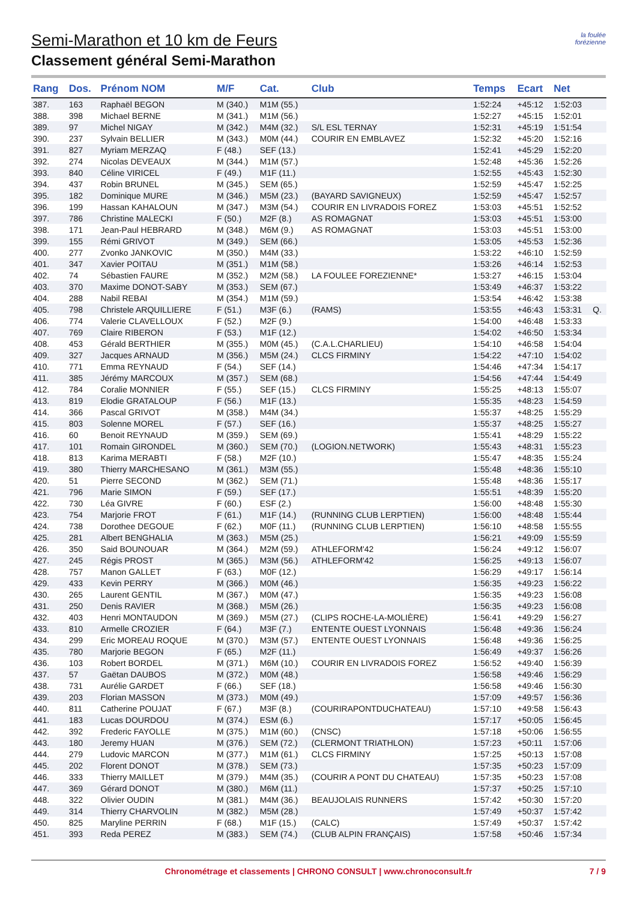la foulée forézienne
Semi-Marathon et 10 km de Feurs
Classement général Semi-Marathon
| Rang | Dos. | Prénom NOM | M/F | Cat. | Club | Temps | Ecart | Net | |
| --- | --- | --- | --- | --- | --- | --- | --- | --- | --- |
| 387. | 163 | Raphaël BEGON | M (340.) | M1M (55.) | | 1:52:24 | +45:12 | 1:52:03 | |
| 388. | 398 | Michael BERNE | M (341.) | M1M (56.) | | 1:52:27 | +45:15 | 1:52:01 | |
| 389. | 97 | Michel NIGAY | M (342.) | M4M (32.) | S/L ESL TERNAY | 1:52:31 | +45:19 | 1:51:54 | |
| 390. | 237 | Sylvain BELLIER | M (343.) | M0M (44.) | COURIR EN EMBLAVEZ | 1:52:32 | +45:20 | 1:52:16 | |
| 391. | 827 | Myriam MERZAQ | F (48.) | SEF (13.) | | 1:52:41 | +45:29 | 1:52:20 | |
| 392. | 274 | Nicolas DEVEAUX | M (344.) | M1M (57.) | | 1:52:48 | +45:36 | 1:52:26 | |
| 393. | 840 | Céline VIRICEL | F (49.) | M1F (11.) | | 1:52:55 | +45:43 | 1:52:30 | |
| 394. | 437 | Robin BRUNEL | M (345.) | SEM (65.) | | 1:52:59 | +45:47 | 1:52:25 | |
| 395. | 182 | Dominique MURE | M (346.) | M5M (23.) | (BAYARD SAVIGNEUX) | 1:52:59 | +45:47 | 1:52:57 | |
| 396. | 199 | Hassan KAHALOUN | M (347.) | M3M (54.) | COURIR EN LIVRADOIS FOREZ | 1:53:03 | +45:51 | 1:52:52 | |
| 397. | 786 | Christine MALECKI | F (50.) | M2F (8.) | AS ROMAGNAT | 1:53:03 | +45:51 | 1:53:00 | |
| 398. | 171 | Jean-Paul HEBRARD | M (348.) | M6M (9.) | AS ROMAGNAT | 1:53:03 | +45:51 | 1:53:00 | |
| 399. | 155 | Rémi GRIVOT | M (349.) | SEM (66.) | | 1:53:05 | +45:53 | 1:52:36 | |
| 400. | 277 | Zvonko JANKOVIC | M (350.) | M4M (33.) | | 1:53:22 | +46:10 | 1:52:59 | |
| 401. | 347 | Xavier POITAU | M (351.) | M1M (58.) | | 1:53:26 | +46:14 | 1:52:53 | |
| 402. | 74 | Sébastien FAURE | M (352.) | M2M (58.) | LA FOULEE FOREZIENNE* | 1:53:27 | +46:15 | 1:53:04 | |
| 403. | 370 | Maxime DONOT-SABY | M (353.) | SEM (67.) | | 1:53:49 | +46:37 | 1:53:22 | |
| 404. | 288 | Nabil REBAI | M (354.) | M1M (59.) | | 1:53:54 | +46:42 | 1:53:38 | |
| 405. | 798 | Christele ARQUILLIERE | F (51.) | M3F (6.) | (RAMS) | 1:53:55 | +46:43 | 1:53:31 | Q. |
| 406. | 774 | Valerie CLAVELLOUX | F (52.) | M2F (9.) | | 1:54:00 | +46:48 | 1:53:33 | |
| 407. | 769 | Claire RIBERON | F (53.) | M1F (12.) | | 1:54:02 | +46:50 | 1:53:34 | |
| 408. | 453 | Gérald BERTHIER | M (355.) | M0M (45.) | (C.A.L.CHARLIEU) | 1:54:10 | +46:58 | 1:54:04 | |
| 409. | 327 | Jacques ARNAUD | M (356.) | M5M (24.) | CLCS FIRMINY | 1:54:22 | +47:10 | 1:54:02 | |
| 410. | 771 | Emma REYNAUD | F (54.) | SEF (14.) | | 1:54:46 | +47:34 | 1:54:17 | |
| 411. | 385 | Jérémy MARCOUX | M (357.) | SEM (68.) | | 1:54:56 | +47:44 | 1:54:49 | |
| 412. | 784 | Coralie MONNIER | F (55.) | SEF (15.) | CLCS FIRMINY | 1:55:25 | +48:13 | 1:55:07 | |
| 413. | 819 | Elodie GRATALOUP | F (56.) | M1F (13.) | | 1:55:35 | +48:23 | 1:54:59 | |
| 414. | 366 | Pascal GRIVOT | M (358.) | M4M (34.) | | 1:55:37 | +48:25 | 1:55:29 | |
| 415. | 803 | Solenne MOREL | F (57.) | SEF (16.) | | 1:55:37 | +48:25 | 1:55:27 | |
| 416. | 60 | Benoit REYNAUD | M (359.) | SEM (69.) | | 1:55:41 | +48:29 | 1:55:22 | |
| 417. | 101 | Romain GIRONDEL | M (360.) | SEM (70.) | (LOGION.NETWORK) | 1:55:43 | +48:31 | 1:55:23 | |
| 418. | 813 | Karima MERABTI | F (58.) | M2F (10.) | | 1:55:47 | +48:35 | 1:55:24 | |
| 419. | 380 | Thierry MARCHESANO | M (361.) | M3M (55.) | | 1:55:48 | +48:36 | 1:55:10 | |
| 420. | 51 | Pierre SECOND | M (362.) | SEM (71.) | | 1:55:48 | +48:36 | 1:55:17 | |
| 421. | 796 | Marie SIMON | F (59.) | SEF (17.) | | 1:55:51 | +48:39 | 1:55:20 | |
| 422. | 730 | Léa GIVRE | F (60.) | ESF (2.) | | 1:56:00 | +48:48 | 1:55:30 | |
| 423. | 754 | Marjorie FROT | F (61.) | M1F (14.) | (RUNNING CLUB LERPTIEN) | 1:56:00 | +48:48 | 1:55:44 | |
| 424. | 738 | Dorothee DEGOUE | F (62.) | M0F (11.) | (RUNNING CLUB LERPTIEN) | 1:56:10 | +48:58 | 1:55:55 | |
| 425. | 281 | Albert BENGHALIA | M (363.) | M5M (25.) | | 1:56:21 | +49:09 | 1:55:59 | |
| 426. | 350 | Said BOUNOUAR | M (364.) | M2M (59.) | ATHLEFORM'42 | 1:56:24 | +49:12 | 1:56:07 | |
| 427. | 245 | Régis PROST | M (365.) | M3M (56.) | ATHLEFORM'42 | 1:56:25 | +49:13 | 1:56:07 | |
| 428. | 757 | Manon GALLET | F (63.) | M0F (12.) | | 1:56:29 | +49:17 | 1:56:14 | |
| 429. | 433 | Kevin PERRY | M (366.) | M0M (46.) | | 1:56:35 | +49:23 | 1:56:22 | |
| 430. | 265 | Laurent GENTIL | M (367.) | M0M (47.) | | 1:56:35 | +49:23 | 1:56:08 | |
| 431. | 250 | Denis RAVIER | M (368.) | M5M (26.) | | 1:56:35 | +49:23 | 1:56:08 | |
| 432. | 403 | Henri MONTAUDON | M (369.) | M5M (27.) | (CLIPS ROCHE-LA-MOLIÈRE) | 1:56:41 | +49:29 | 1:56:27 | |
| 433. | 810 | Armelle CROZIER | F (64.) | M3F (7.) | ENTENTE OUEST LYONNAIS | 1:56:48 | +49:36 | 1:56:24 | |
| 434. | 299 | Eric MOREAU ROQUE | M (370.) | M3M (57.) | ENTENTE OUEST LYONNAIS | 1:56:48 | +49:36 | 1:56:25 | |
| 435. | 780 | Marjorie BEGON | F (65.) | M2F (11.) | | 1:56:49 | +49:37 | 1:56:26 | |
| 436. | 103 | Robert BORDEL | M (371.) | M6M (10.) | COURIR EN LIVRADOIS FOREZ | 1:56:52 | +49:40 | 1:56:39 | |
| 437. | 57 | Gaëtan DAUBOS | M (372.) | M0M (48.) | | 1:56:58 | +49:46 | 1:56:29 | |
| 438. | 731 | Aurélie GARDET | F (66.) | SEF (18.) | | 1:56:58 | +49:46 | 1:56:30 | |
| 439. | 203 | Florian MASSON | M (373.) | M0M (49.) | | 1:57:09 | +49:57 | 1:56:36 | |
| 440. | 811 | Catherine POUJAT | F (67.) | M3F (8.) | (COURIRAPONTDUCHATEAU) | 1:57:10 | +49:58 | 1:56:43 | |
| 441. | 183 | Lucas DOURDOU | M (374.) | ESM (6.) | | 1:57:17 | +50:05 | 1:56:45 | |
| 442. | 392 | Frederic FAYOLLE | M (375.) | M1M (60.) | (CNSC) | 1:57:18 | +50:06 | 1:56:55 | |
| 443. | 180 | Jeremy HUAN | M (376.) | SEM (72.) | (CLERMONT TRIATHLON) | 1:57:23 | +50:11 | 1:57:06 | |
| 444. | 279 | Ludovic MARCON | M (377.) | M1M (61.) | CLCS FIRMINY | 1:57:25 | +50:13 | 1:57:08 | |
| 445. | 202 | Florent DONOT | M (378.) | SEM (73.) | | 1:57:35 | +50:23 | 1:57:09 | |
| 446. | 333 | Thierry MAILLET | M (379.) | M4M (35.) | (COURIR A PONT DU CHATEAU) | 1:57:35 | +50:23 | 1:57:08 | |
| 447. | 369 | Gérard DONOT | M (380.) | M6M (11.) | | 1:57:37 | +50:25 | 1:57:10 | |
| 448. | 322 | Olivier OUDIN | M (381.) | M4M (36.) | BEAUJOLAIS RUNNERS | 1:57:42 | +50:30 | 1:57:20 | |
| 449. | 314 | Thierry CHARVOLIN | M (382.) | M5M (28.) | | 1:57:49 | +50:37 | 1:57:42 | |
| 450. | 825 | Maryline PERRIN | F (68.) | M1F (15.) | (CALC) | 1:57:49 | +50:37 | 1:57:42 | |
| 451. | 393 | Reda PEREZ | M (383.) | SEM (74.) | (CLUB ALPIN FRANÇAIS) | 1:57:58 | +50:46 | 1:57:34 | |
Chronométrage et classements | CHRONO CONSULT | www.chronoconsult.fr 7 / 9